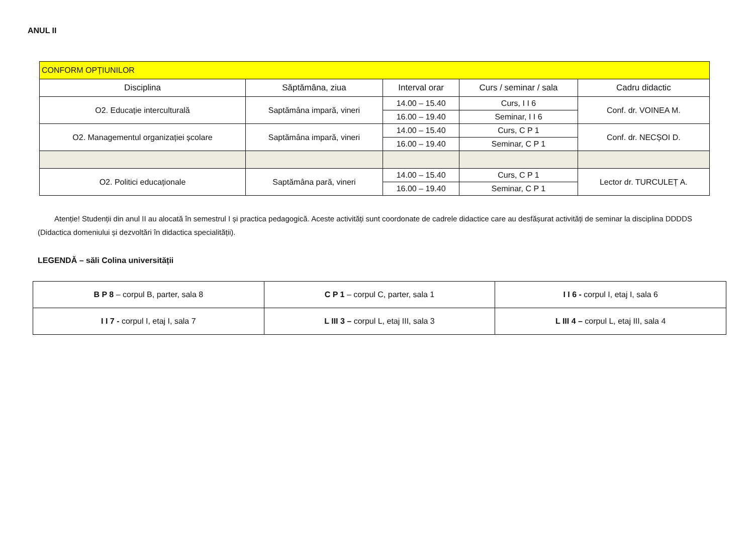ANUL II
| CONFORM OPȚIUNILOR | | | | |
| Disciplina | Săptămâna, ziua | Interval orar | Curs / seminar / sala | Cadru didactic |
| O2. Educație interculturală | Saptămâna impară, vineri | 14.00 – 15.40 | Curs, I I 6 | Conf. dr. VOINEA M. |
| | | 16.00 – 19.40 | Seminar, I I 6 | |
| O2. Managementul organizației școlare | Saptămâna impară, vineri | 14.00 – 15.40 | Curs, C P 1 | Conf. dr. NECȘOI D. |
| | | 16.00 – 19.40 | Seminar, C P 1 | |
| O2. Politici educaționale | Saptămâna pară, vineri | 14.00 – 15.40 | Curs, C P 1 | Lector dr. TURCULEȚ A. |
| | | 16.00 – 19.40 | Seminar, C P 1 | |
Atenție! Studenții din anul II au alocată în semestrul I și practica pedagogică. Aceste activități sunt coordonate de cadrele didactice care au desfășurat activități de seminar la disciplina DDDDS (Didactica domeniului și dezvoltări în didactica specialității).
LEGENDĂ – săli Colina universității
| B P 8 – corpul B, parter, sala 8 | C P 1 – corpul C, parter, sala 1 | I I 6 - corpul I, etaj I, sala 6 |
| I I 7 - corpul I, etaj I, sala 7 | L III 3 – corpul L, etaj III, sala 3 | L III 4 – corpul L, etaj III, sala 4 |